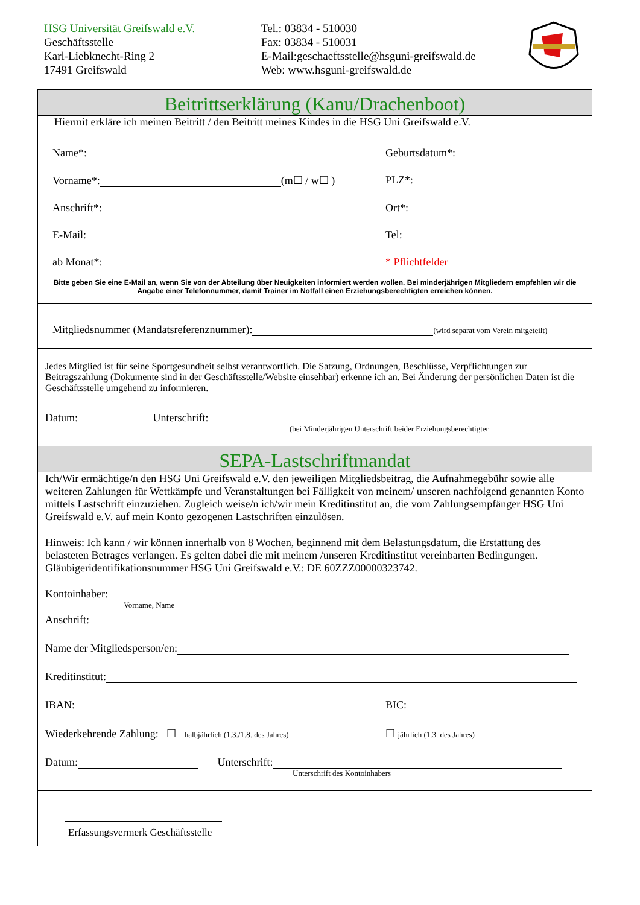HSG Universität Greifswald e.V.
Geschäftsstelle
Karl-Liebknecht-Ring 2
17491 Greifswald
Tel.: 03834 - 510030
Fax: 03834 - 510031
E-Mail:geschaeftsstelle@hsguni-greifswald.de
Web: www.hsguni-greifswald.de
Beitrittserklärung (Kanu/Drachenboot)
Hiermit erkläre ich meinen Beitritt / den Beitritt meines Kindes in die HSG Uni Greifswald e.V.
Name*: Geburtsdatum*:
Vorname*: (m☐ / w☐ ) PLZ*:
Anschrift*: Ort*:
E-Mail: Tel:
ab Monat*: * Pflichtfelder
Bitte geben Sie eine E-Mail an, wenn Sie von der Abteilung über Neuigkeiten informiert werden wollen. Bei minderjährigen Mitgliedern empfehlen wir die Angabe einer Telefonnummer, damit Trainer im Notfall einen Erziehungsberechtigten erreichen können.
Mitgliedsnummer (Mandatsreferenznummer): (wird separat vom Verein mitgeteilt)
Jedes Mitglied ist für seine Sportgesundheit selbst verantwortlich. Die Satzung, Ordnungen, Beschlüsse, Verpflichtungen zur Beitragszahlung (Dokumente sind in der Geschäftsstelle/Website einsehbar) erkenne ich an. Bei Änderung der persönlichen Daten ist die Geschäftsstelle umgehend zu informieren.
Datum: Unterschrift:
(bei Minderjährigen Unterschrift beider Erziehungsberechtigter
SEPA-Lastschriftmandat
Ich/Wir ermächtige/n den HSG Uni Greifswald e.V. den jeweiligen Mitgliedsbeitrag, die Aufnahmegebühr sowie alle weiteren Zahlungen für Wettkämpfe und Veranstaltungen bei Fälligkeit von meinem/ unseren nachfolgend genannten Konto mittels Lastschrift einzuziehen. Zugleich weise/n ich/wir mein Kreditinstitut an, die vom Zahlungsempfänger HSG Uni Greifswald e.V. auf mein Konto gezogenen Lastschriften einzulösen.
Hinweis: Ich kann / wir können innerhalb von 8 Wochen, beginnend mit dem Belastungsdatum, die Erstattung des belasteten Betrages verlangen. Es gelten dabei die mit meinem /unseren Kreditinstitut vereinbarten Bedingungen. Gläubigeridentifikationsnummer HSG Uni Greifswald e.V.: DE 60ZZZ00000323742.
Kontoinhaber:
Vorname, Name
Anschrift:
Name der Mitgliedsperson/en:
Kreditinstitut:
IBAN: BIC:
Wiederkehrende Zahlung: ☐ halbjährlich (1.3./1.8. des Jahres)
☐ jährlich (1.3. des Jahres)
Datum: Unterschrift:
Unterschrift des Kontoinhabers
Erfassungsvermerk Geschäftsstelle